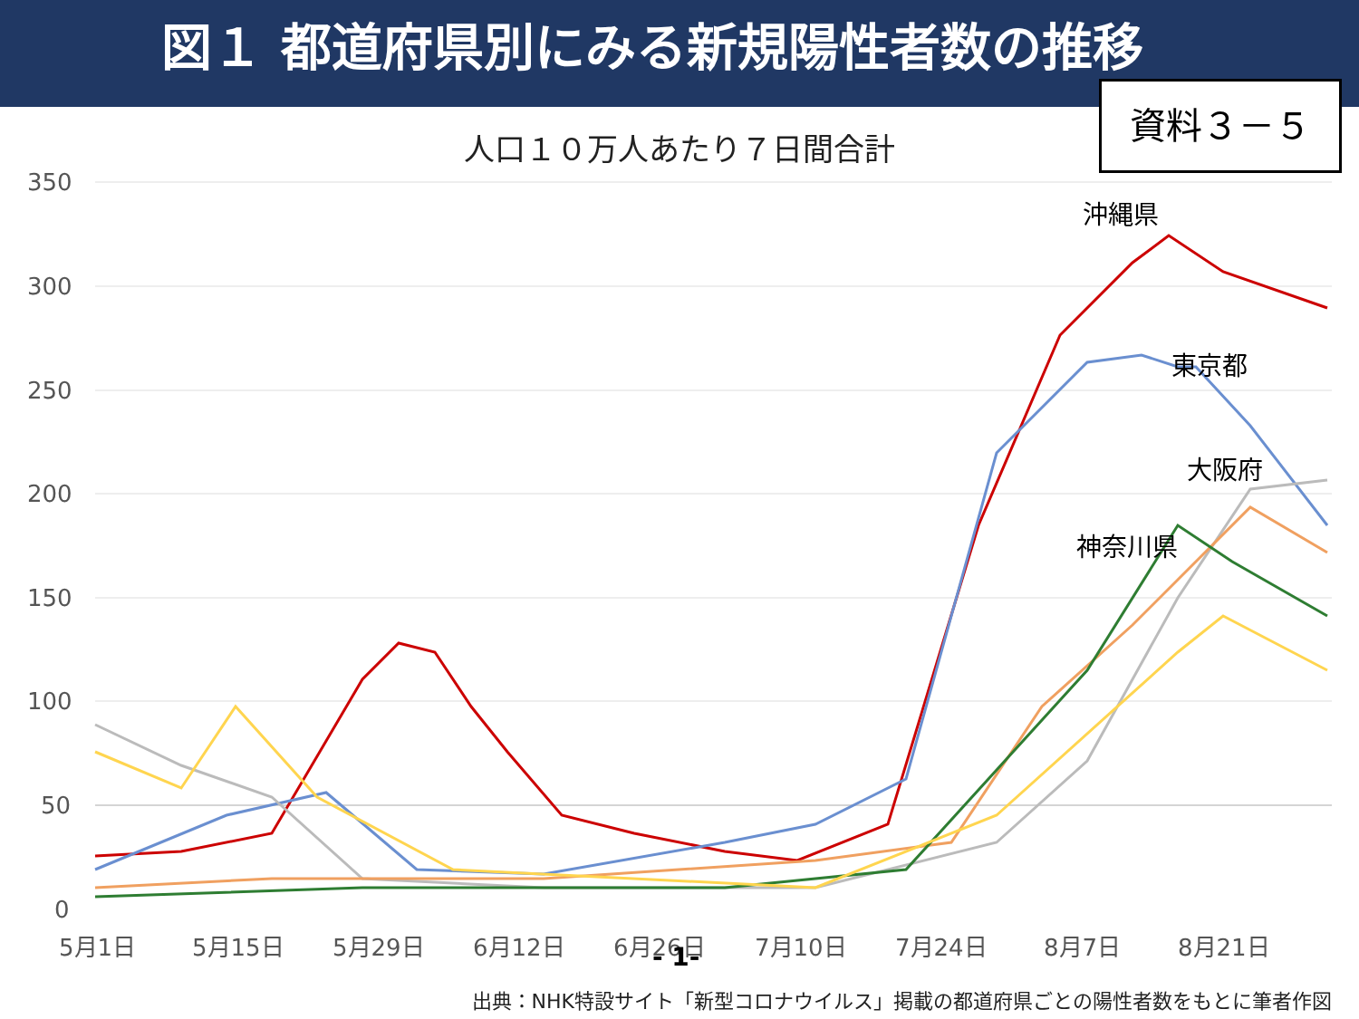図１ 都道府県別にみる新規陽性者数の推移
資料３－５
人口１０万人あたり７日間合計
350
300
250
200
150
100
50
0
5月1日
5月15日
5月29日
6月12日
6月26日
7月10日
7月24日
8月7日
8月21日
沖縄県
東京都
大阪府
神奈川県
- 1-
出典：NHK特設サイト「新型コロナウイルス」掲載の都道府県ごとの陽性者数をもとに筆者作図